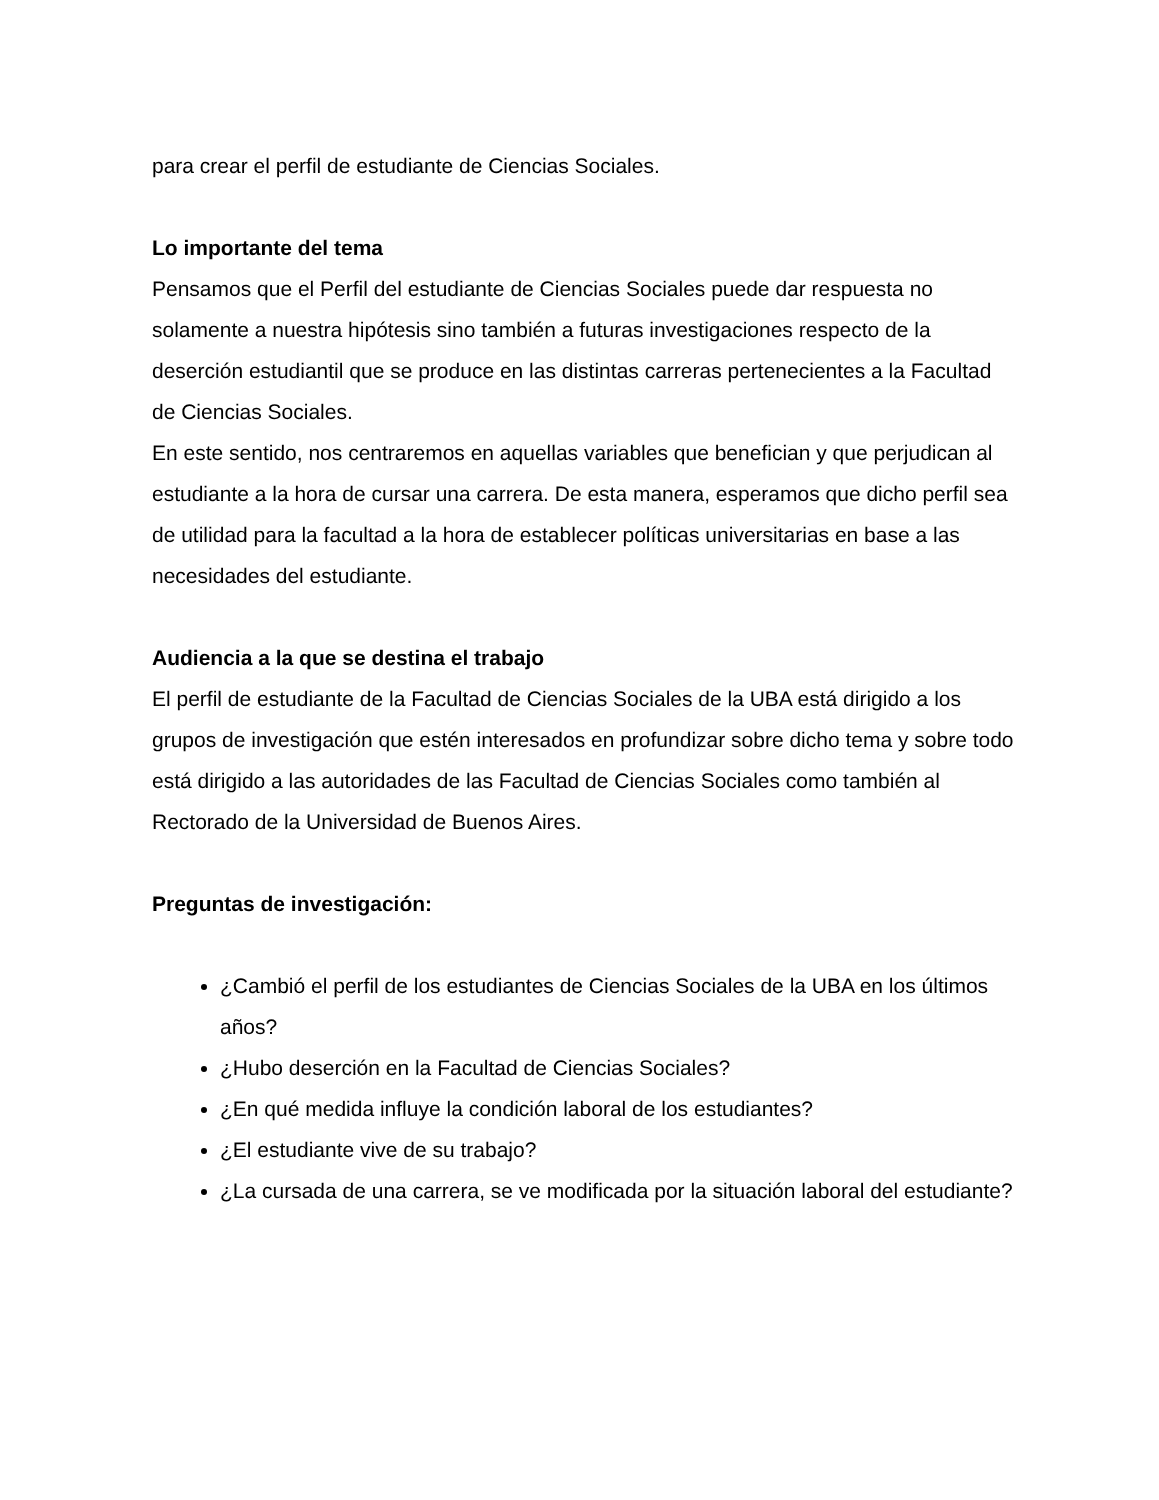para crear el perfil de estudiante de Ciencias Sociales.
Lo importante del tema
Pensamos que el Perfil del estudiante de Ciencias Sociales puede dar respuesta no solamente a nuestra hipótesis sino también a futuras investigaciones respecto de la deserción estudiantil que se produce en las distintas carreras pertenecientes a la Facultad de Ciencias Sociales.
En este sentido, nos centraremos en aquellas variables que benefician y que perjudican al estudiante a la hora de cursar una carrera. De esta manera, esperamos que dicho perfil sea de utilidad para la facultad a la hora de establecer políticas universitarias en base a las necesidades del estudiante.
Audiencia a la que se destina el trabajo
El perfil de estudiante de la Facultad de Ciencias Sociales de la UBA está dirigido a los grupos de investigación que estén interesados en profundizar sobre dicho tema y sobre todo está dirigido a las autoridades de las Facultad de Ciencias Sociales como también al Rectorado de la Universidad de Buenos Aires.
Preguntas de investigación:
¿Cambió el perfil de los estudiantes de Ciencias Sociales de la UBA en los últimos años?
¿Hubo deserción en la Facultad de Ciencias Sociales?
¿En qué medida influye la condición laboral de los estudiantes?
¿El estudiante vive de su trabajo?
¿La cursada de una carrera, se ve modificada por la situación laboral del estudiante?